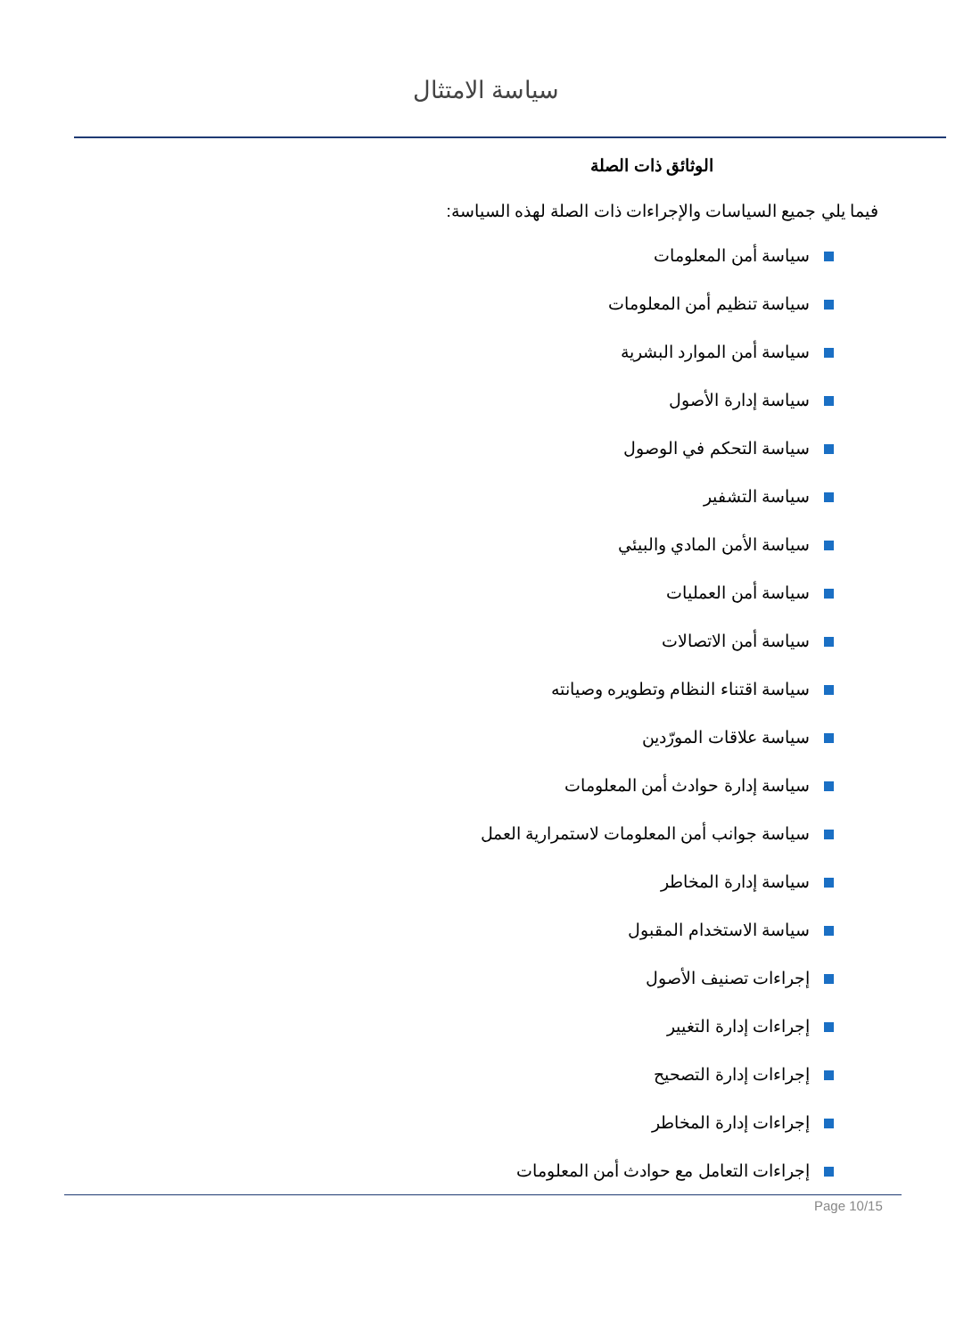سياسة الامتثال
الوثائق ذات الصلة
فيما يلي جميع السياسات والإجراءات ذات الصلة لهذه السياسة:
سياسة أمن المعلومات
سياسة تنظيم أمن المعلومات
سياسة أمن الموارد البشرية
سياسة إدارة الأصول
سياسة التحكم في الوصول
سياسة التشفير
سياسة الأمن المادي والبيئي
سياسة أمن العمليات
سياسة أمن الاتصالات
سياسة اقتناء النظام وتطويره وصيانته
سياسة علاقات المورّدين
سياسة إدارة حوادث أمن المعلومات
سياسة جوانب أمن المعلومات لاستمرارية العمل
سياسة إدارة المخاطر
سياسة الاستخدام المقبول
إجراءات تصنيف الأصول
إجراءات إدارة التغيير
إجراءات إدارة التصحيح
إجراءات إدارة المخاطر
إجراءات التعامل مع حوادث أمن المعلومات
Page 10/15